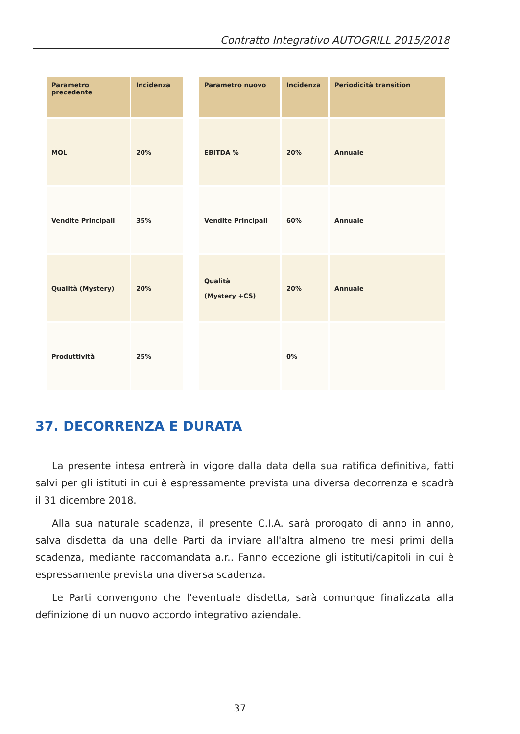Contratto Integrativo AUTOGRILL 2015/2018
| Parametro precedente | Incidenza |
| --- | --- |
| MOL | 20% |
| Vendite Principali | 35% |
| Qualità (Mystery) | 20% |
| Produttività | 25% |
| Parametro nuovo | Incidenza | Periodicità transition |
| --- | --- | --- |
| EBITDA % | 20% | Annuale |
| Vendite Principali | 60% | Annuale |
| Qualità (Mystery +CS) | 20% | Annuale |
| | 0% | |
37. DECORRENZA E DURATA
La presente intesa entrerà in vigore dalla data della sua ratifica definitiva, fatti salvi per gli istituti in cui è espressamente prevista una diversa decorrenza e scadrà il 31 dicembre 2018.
Alla sua naturale scadenza, il presente C.I.A. sarà prorogato di anno in anno, salva disdetta da una delle Parti da inviare all'altra almeno tre mesi primi della scadenza, mediante raccomandata a.r.. Fanno eccezione gli istituti/capitoli in cui è espressamente prevista una diversa scadenza.
Le Parti convengono che l'eventuale disdetta, sarà comunque finalizzata alla definizione di un nuovo accordo integrativo aziendale.
37